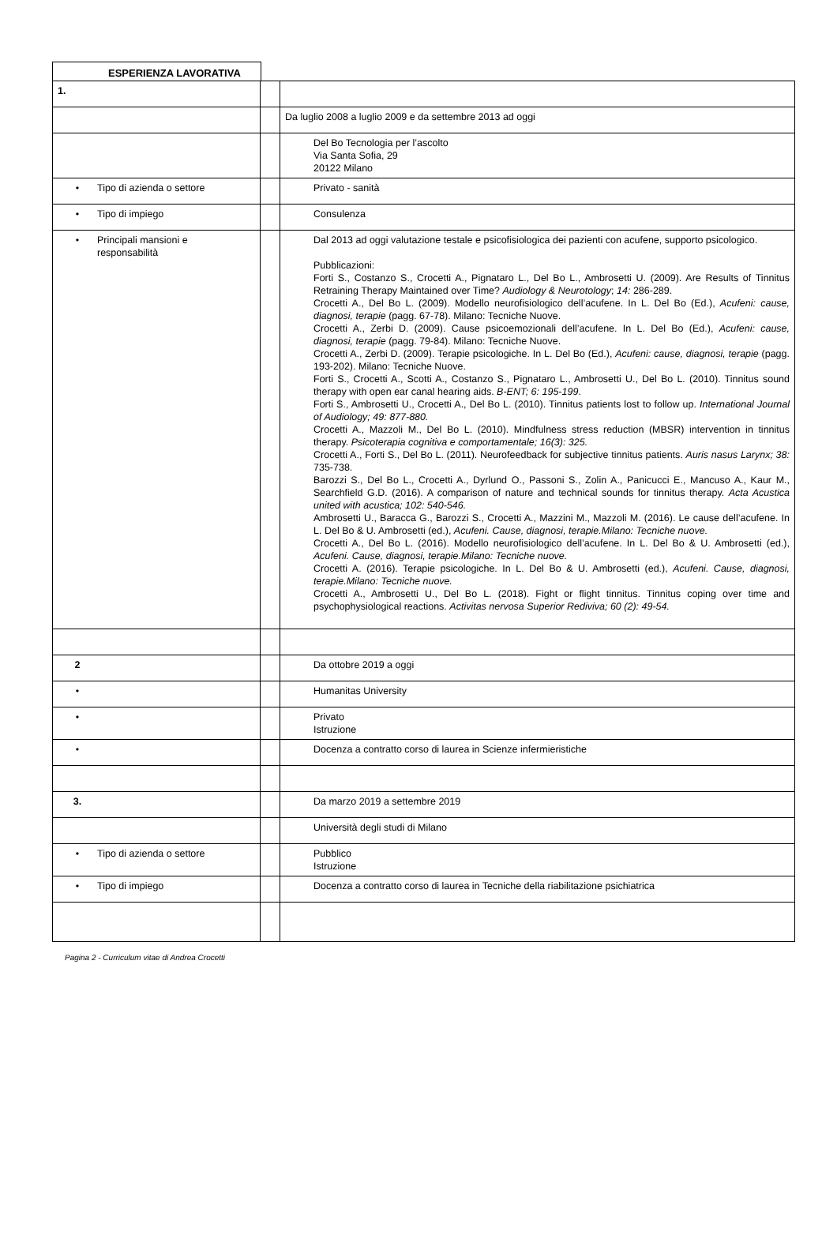ESPERIENZA LAVORATIVA
| 1. | | |
| | | Da luglio 2008 a luglio 2009 e da settembre 2013 ad oggi |
| | | Del Bo Tecnologia per l’ascolto Via Santa Sofia, 29 20122 Milano |
| • Tipo di azienda o settore | | Privato - sanità |
| • Tipo di impiego | | Consulenza |
| • Principali mansioni e responsabilità | | Dal 2013 ad oggi valutazione testale e psicofisiologica dei pazienti con acufene, supporto psicologico. Pubblicazioni: Forti S., Costanzo S., Crocetti A., Pignataro L., Del Bo L., Ambrosetti U. (2009). Are Results of Tinnitus Retraining Therapy Maintained over Time? Audiology & Neurotology ; 14: 286-289. Crocetti A., Del Bo L. (2009). Modello neurofisiologico dell’acufene. In L. Del Bo (Ed.), Acufeni: cause, diagnosi, terapie (pagg. 67-78). Milano: Tecniche Nuove. Crocetti A., Zerbi D. (2009). Cause psicoemozionali dell’acufene. In L. Del Bo (Ed.), Acufeni: cause, diagnosi, terapie (pagg. 79-84). Milano: Tecniche Nuove. Crocetti A., Zerbi D. (2009). Terapie psicologiche. In L. Del Bo (Ed.), Acufeni: cause, diagnosi, terapie (pagg. 193-202). Milano: Tecniche Nuove. Forti S., Crocetti A., Scotti A., Costanzo S., Pignataro L., Ambrosetti U., Del Bo L. (2010). Tinnitus sound therapy with open ear canal hearing aids. B-ENT; 6: 195-199 . Forti S., Ambrosetti U., Crocetti A., Del Bo L. (2010). Tinnitus patients lost to follow up. International Journal of Audiology; 49: 877-880. Crocetti A., Mazzoli M., Del Bo L. (2010). Mindfulness stress reduction (MBSR) intervention in tinnitus therapy. Psicoterapia cognitiva e comportamentale; 16(3): 325. Crocetti A., Forti S., Del Bo L. (2011). Neurofeedback for subjective tinnitus patients. Auris nasus Larynx; 38: 735-738. Barozzi S., Del Bo L., Crocetti A., Dyrlund O., Passoni S., Zolin A., Panicucci E., Mancuso A., Kaur M., Searchfield G.D. (2016). A comparison of nature and technical sounds for tinnitus therapy. Acta Acustica united with acustica; 102: 540-546. Ambrosetti U., Baracca G., Barozzi S., Crocetti A., Mazzini M., Mazzoli M. (2016). Le cause dell’acufene. In L. Del Bo & U. Ambrosetti (ed.), Acufeni. Cause, diagnosi, terapie.Milano: Tecniche nuove. Crocetti A., Del Bo L. (2016). Modello neurofisiologico dell’acufene. In L. Del Bo & U. Ambrosetti (ed.), Acufeni. Cause, diagnosi, terapie.Milano: Tecniche nuove. Crocetti A. (2016). Terapie psicologiche. In L. Del Bo & U. Ambrosetti (ed.), Acufeni. Cause, diagnosi, terapie.Milano: Tecniche nuove. Crocetti A., Ambrosetti U., Del Bo L. (2018). Fight or flight tinnitus. Tinnitus coping over time and psychophysiological reactions. Activitas nervosa Superior Rediviva; 60 (2): 49-54. |
| 2 | | Da ottobre 2019 a oggi |
| • | | Humanitas University |
| • | | Privato Istruzione |
| • | | Docenza a contratto corso di laurea in Scienze infermieristiche |
| 3. | | Da marzo 2019 a settembre 2019 |
| | | Università degli studi di Milano |
| • Tipo di azienda o settore | | Pubblico Istruzione |
| • Tipo di impiego | | Docenza a contratto corso di laurea in Tecniche della riabilitazione psichiatrica |
Pagina 2 - Curriculum vitae di Andrea Crocetti